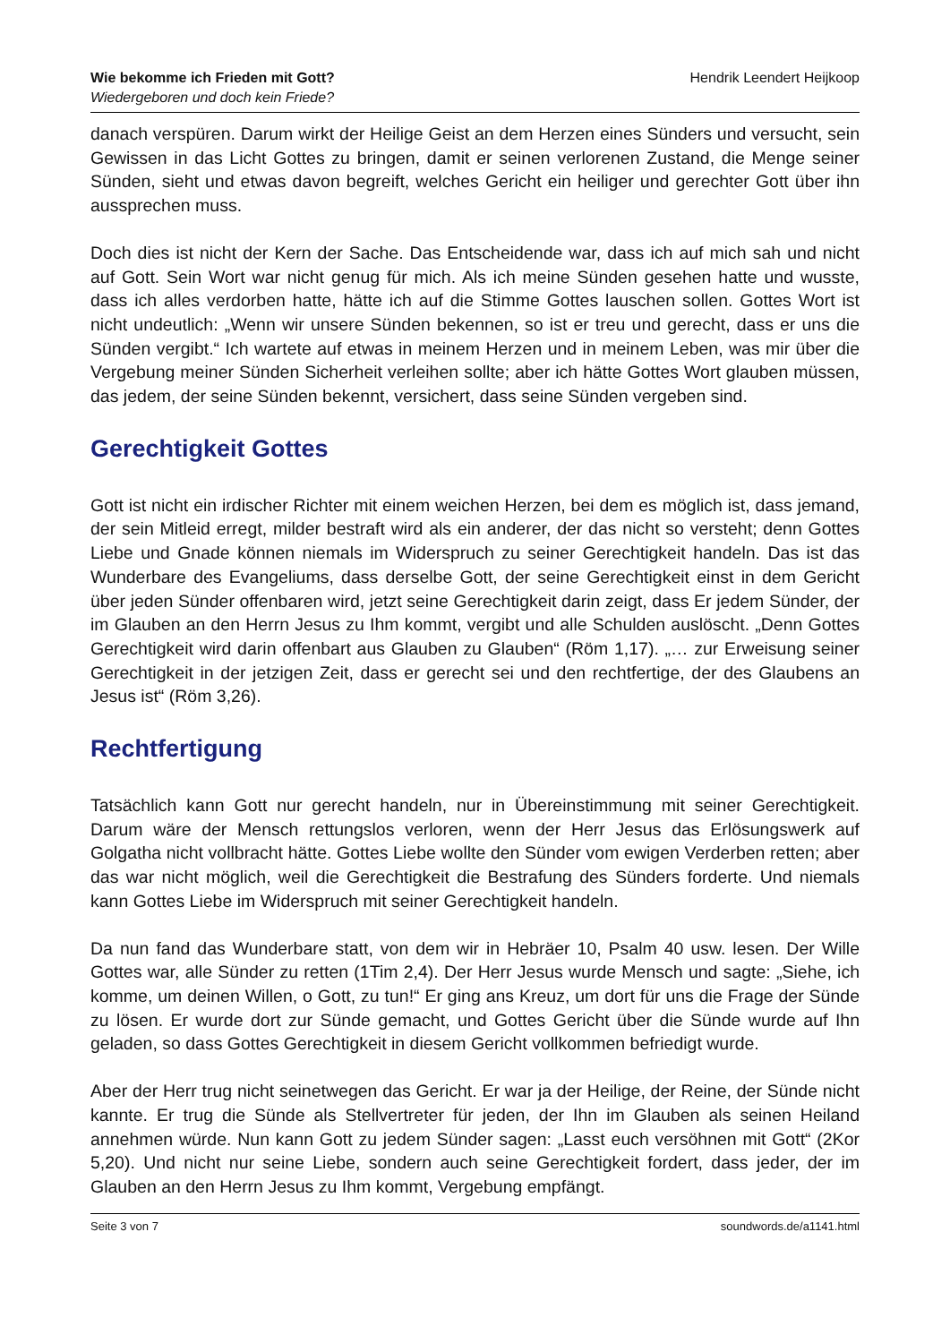Wie bekomme ich Frieden mit Gott?
Wiedergeboren und doch kein Friede?
Hendrik Leendert Heijkoop
danach verspüren. Darum wirkt der Heilige Geist an dem Herzen eines Sünders und versucht, sein Gewissen in das Licht Gottes zu bringen, damit er seinen verlorenen Zustand, die Menge seiner Sünden, sieht und etwas davon begreift, welches Gericht ein heiliger und gerechter Gott über ihn aussprechen muss.
Doch dies ist nicht der Kern der Sache. Das Entscheidende war, dass ich auf mich sah und nicht auf Gott. Sein Wort war nicht genug für mich. Als ich meine Sünden gesehen hatte und wusste, dass ich alles verdorben hatte, hätte ich auf die Stimme Gottes lauschen sollen. Gottes Wort ist nicht undeutlich: „Wenn wir unsere Sünden bekennen, so ist er treu und gerecht, dass er uns die Sünden vergibt.“ Ich wartete auf etwas in meinem Herzen und in meinem Leben, was mir über die Vergebung meiner Sünden Sicherheit verleihen sollte; aber ich hätte Gottes Wort glauben müssen, das jedem, der seine Sünden bekennt, versichert, dass seine Sünden vergeben sind.
Gerechtigkeit Gottes
Gott ist nicht ein irdischer Richter mit einem weichen Herzen, bei dem es möglich ist, dass jemand, der sein Mitleid erregt, milder bestraft wird als ein anderer, der das nicht so versteht; denn Gottes Liebe und Gnade können niemals im Widerspruch zu seiner Gerechtigkeit handeln. Das ist das Wunderbare des Evangeliums, dass derselbe Gott, der seine Gerechtigkeit einst in dem Gericht über jeden Sünder offenbaren wird, jetzt seine Gerechtigkeit darin zeigt, dass Er jedem Sünder, der im Glauben an den Herrn Jesus zu Ihm kommt, vergibt und alle Schulden auslöscht. „Denn Gottes Gerechtigkeit wird darin offenbart aus Glauben zu Glauben“ (Röm 1,17). „… zur Erweisung seiner Gerechtigkeit in der jetzigen Zeit, dass er gerecht sei und den rechtfertige, der des Glaubens an Jesus ist“ (Röm 3,26).
Rechtfertigung
Tatsächlich kann Gott nur gerecht handeln, nur in Übereinstimmung mit seiner Gerechtigkeit. Darum wäre der Mensch rettungslos verloren, wenn der Herr Jesus das Erlösungswerk auf Golgatha nicht vollbracht hätte. Gottes Liebe wollte den Sünder vom ewigen Verderben retten; aber das war nicht möglich, weil die Gerechtigkeit die Bestrafung des Sünders forderte. Und niemals kann Gottes Liebe im Widerspruch mit seiner Gerechtigkeit handeln.
Da nun fand das Wunderbare statt, von dem wir in Hebräer 10, Psalm 40 usw. lesen. Der Wille Gottes war, alle Sünder zu retten (1Tim 2,4). Der Herr Jesus wurde Mensch und sagte: „Siehe, ich komme, um deinen Willen, o Gott, zu tun!“ Er ging ans Kreuz, um dort für uns die Frage der Sünde zu lösen. Er wurde dort zur Sünde gemacht, und Gottes Gericht über die Sünde wurde auf Ihn geladen, so dass Gottes Gerechtigkeit in diesem Gericht vollkommen befriedigt wurde.
Aber der Herr trug nicht seinetwegen das Gericht. Er war ja der Heilige, der Reine, der Sünde nicht kannte. Er trug die Sünde als Stellvertreter für jeden, der Ihn im Glauben als seinen Heiland annehmen würde. Nun kann Gott zu jedem Sünder sagen: „Lasst euch versöhnen mit Gott“ (2Kor 5,20). Und nicht nur seine Liebe, sondern auch seine Gerechtigkeit fordert, dass jeder, der im Glauben an den Herrn Jesus zu Ihm kommt, Vergebung empfängt.
Seite 3 von 7 soundwords.de/a1141.html